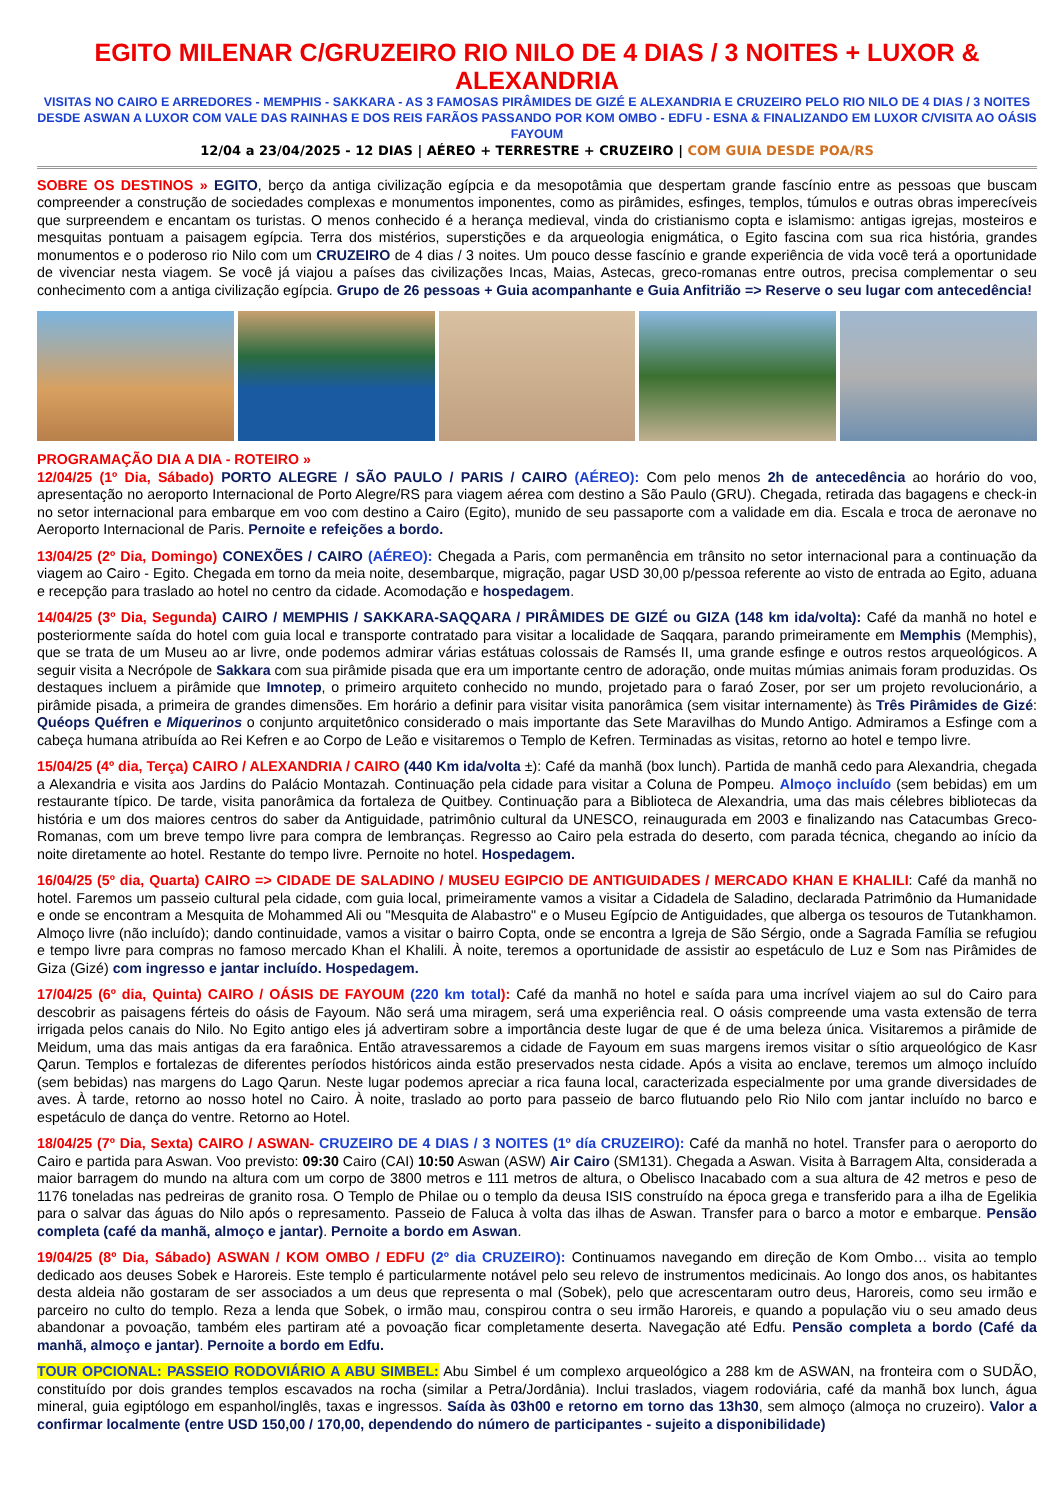EGITO MILENAR C/GRUZEIRO RIO NILO DE 4 DIAS / 3 NOITES + LUXOR & ALEXANDRIA
VISITAS NO CAIRO E ARREDORES - MEMPHIS - SAKKARA - AS 3 FAMOSAS PIRÂMIDES DE GIZÉ E ALEXANDRIA E CRUZEIRO PELO RIO NILO DE 4 DIAS / 3 NOITES DESDE ASWAN A LUXOR COM VALE DAS RAINHAS E DOS REIS FARÃOS PASSANDO POR KOM OMBO - EDFU - ESNA & FINALIZANDO EM LUXOR C/VISITA AO OÁSIS FAYOUM
12/04 a 23/04/2025 - 12 DIAS | AÉREO + TERRESTRE + CRUZEIRO | COM GUIA DESDE POA/RS
SOBRE OS DESTINOS » EGITO, berço da antiga civilização egípcia e da mesopotâmia que despertam grande fascínio entre as pessoas que buscam compreender a construção de sociedades complexas e monumentos imponentes, como as pirâmides, esfinges, templos, túmulos e outras obras imperecíveis que surpreendem e encantam os turistas. O menos conhecido é a herança medieval, vinda do cristianismo copta e islamismo: antigas igrejas, mosteiros e mesquitas pontuam a paisagem egípcia. Terra dos mistérios, superstições e da arqueologia enigmática, o Egito fascina com sua rica história, grandes monumentos e o poderoso rio Nilo com um CRUZEIRO de 4 dias / 3 noites. Um pouco desse fascínio e grande experiência de vida você terá a oportunidade de vivenciar nesta viagem. Se você já viajou a países das civilizações Incas, Maias, Astecas, greco-romanas entre outros, precisa complementar o seu conhecimento com a antiga civilização egípcia. Grupo de 26 pessoas + Guia acompanhante e Guia Anfitrião => Reserve o seu lugar com antecedência!
PROGRAMAÇÃO DIA A DIA - ROTEIRO »
12/04/25 (1º Dia, Sábado) PORTO ALEGRE / SÃO PAULO / PARIS / CAIRO (AÉREO): Com pelo menos 2h de antecedência ao horário do voo, apresentação no aeroporto Internacional de Porto Alegre/RS para viagem aérea com destino a São Paulo (GRU). Chegada, retirada das bagagens e check-in no setor internacional para embarque em voo com destino a Cairo (Egito), munido de seu passaporte com a validade em dia. Escala e troca de aeronave no Aeroporto Internacional de Paris. Pernoite e refeições a bordo.
13/04/25 (2º Dia, Domingo) CONEXÕES / CAIRO (AÉREO): Chegada a Paris, com permanência em trânsito no setor internacional para a continuação da viagem ao Cairo - Egito. Chegada em torno da meia noite, desembarque, migração, pagar USD 30,00 p/pessoa referente ao visto de entrada ao Egito, aduana e recepção para traslado ao hotel no centro da cidade. Acomodação e hospedagem.
14/04/25 (3º Dia, Segunda) CAIRO / MEMPHIS / SAKKARA-SAQQARA / PIRÂMIDES DE GIZÉ ou GIZA (148 km ida/volta): Café da manhã no hotel e posteriormente saída do hotel com guia local e transporte contratado para visitar a localidade de Saqqara, parando primeiramente em Memphis (Memphis), que se trata de um Museu ao ar livre, onde podemos admirar várias estátuas colossais de Ramsés II, uma grande esfinge e outros restos arqueológicos. A seguir visita a Necrópole de Sakkara com sua pirâmide pisada que era um importante centro de adoração, onde muitas múmias animais foram produzidas. Os destaques incluem a pirâmide que Imnotep, o primeiro arquiteto conhecido no mundo, projetado para o faraó Zoser, por ser um projeto revolucionário, a pirâmide pisada, a primeira de grandes dimensões. Em horário a definir para visitar visita panorâmica (sem visitar internamente) às Três Pirâmides de Gizé: Quéops Quéfren e Miquerinos o conjunto arquitetônico considerado o mais importante das Sete Maravilhas do Mundo Antigo. Admiramos a Esfinge com a cabeça humana atribuída ao Rei Kefren e ao Corpo de Leão e visitaremos o Templo de Kefren. Terminadas as visitas, retorno ao hotel e tempo livre.
15/04/25 (4º dia, Terça) CAIRO / ALEXANDRIA / CAIRO (440 Km ida/volta ±): Café da manhã (box lunch). Partida de manhã cedo para Alexandria, chegada a Alexandria e visita aos Jardins do Palácio Montazah. Continuação pela cidade para visitar a Coluna de Pompeu. Almoço incluído (sem bebidas) em um restaurante típico. De tarde, visita panorâmica da fortaleza de Quitbey. Continuação para a Biblioteca de Alexandria, uma das mais célebres bibliotecas da história e um dos maiores centros do saber da Antiguidade, patrimônio cultural da UNESCO, reinaugurada em 2003 e finalizando nas Catacumbas Greco-Romanas, com um breve tempo livre para compra de lembranças. Regresso ao Cairo pela estrada do deserto, com parada técnica, chegando ao início da noite diretamente ao hotel. Restante do tempo livre. Pernoite no hotel. Hospedagem.
16/04/25 (5º dia, Quarta) CAIRO => CIDADE DE SALADINO / MUSEU EGIPCIO DE ANTIGUIDADES / MERCADO KHAN E KHALILI: Café da manhã no hotel. Faremos um passeio cultural pela cidade, com guia local, primeiramente vamos a visitar a Cidadela de Saladino, declarada Patrimônio da Humanidade e onde se encontram a Mesquita de Mohammed Ali ou "Mesquita de Alabastro" e o Museu Egípcio de Antiguidades, que alberga os tesouros de Tutankhamon. Almoço livre (não incluído); dando continuidade, vamos a visitar o bairro Copta, onde se encontra a Igreja de São Sérgio, onde a Sagrada Família se refugiou e tempo livre para compras no famoso mercado Khan el Khalili. À noite, teremos a oportunidade de assistir ao espetáculo de Luz e Som nas Pirâmides de Giza (Gizé) com ingresso e jantar incluído. Hospedagem.
17/04/25 (6º dia, Quinta) CAIRO / OÁSIS DE FAYOUM (220 km total): Café da manhã no hotel e saída para uma incrível viajem ao sul do Cairo para descobrir as paisagens férteis do oásis de Fayoum. Não será uma miragem, será uma experiência real. O oásis compreende uma vasta extensão de terra irrigada pelos canais do Nilo. No Egito antigo eles já advertiram sobre a importância deste lugar de que é de uma beleza única. Visitaremos a pirâmide de Meidum, uma das mais antigas da era faraônica. Então atravessaremos a cidade de Fayoum em suas margens iremos visitar o sítio arqueológico de Kasr Qarun. Templos e fortalezas de diferentes períodos históricos ainda estão preservados nesta cidade. Após a visita ao enclave, teremos um almoço incluído (sem bebidas) nas margens do Lago Qarun. Neste lugar podemos apreciar a rica fauna local, caracterizada especialmente por uma grande diversidades de aves. À tarde, retorno ao nosso hotel no Cairo. À noite, traslado ao porto para passeio de barco flutuando pelo Rio Nilo com jantar incluído no barco e espetáculo de dança do ventre. Retorno ao Hotel.
18/04/25 (7º Dia, Sexta) CAIRO / ASWAN- CRUZEIRO DE 4 DIAS / 3 NOITES (1º día CRUZEIRO): Café da manhã no hotel. Transfer para o aeroporto do Cairo e partida para Aswan. Voo previsto: 09:30 Cairo (CAI) 10:50 Aswan (ASW) Air Cairo (SM131). Chegada a Aswan. Visita à Barragem Alta, considerada a maior barragem do mundo na altura com um corpo de 3800 metros e 111 metros de altura, o Obelisco Inacabado com a sua altura de 42 metros e peso de 1176 toneladas nas pedreiras de granito rosa. O Templo de Philae ou o templo da deusa ISIS construído na época grega e transferido para a ilha de Egelikia para o salvar das águas do Nilo após o represamento. Passeio de Faluca à volta das ilhas de Aswan. Transfer para o barco a motor e embarque. Pensão completa (café da manhã, almoço e jantar). Pernoite a bordo em Aswan.
19/04/25 (8º Dia, Sábado) ASWAN / KOM OMBO / EDFU (2º dia CRUZEIRO): Continuamos navegando em direção de Kom Ombo… visita ao templo dedicado aos deuses Sobek e Haroreis. Este templo é particularmente notável pelo seu relevo de instrumentos medicinais. Ao longo dos anos, os habitantes desta aldeia não gostaram de ser associados a um deus que representa o mal (Sobek), pelo que acrescentaram outro deus, Haroreis, como seu irmão e parceiro no culto do templo. Reza a lenda que Sobek, o irmão mau, conspirou contra o seu irmão Haroreis, e quando a população viu o seu amado deus abandonar a povoação, também eles partiram até a povoação ficar completamente deserta. Navegação até Edfu. Pensão completa a bordo (Café da manhã, almoço e jantar). Pernoite a bordo em Edfu.
TOUR OPCIONAL: PASSEIO RODOVIÁRIO A ABU SIMBEL: Abu Simbel é um complexo arqueológico a 288 km de ASWAN, na fronteira com o SUDÃO, constituído por dois grandes templos escavados na rocha (similar a Petra/Jordânia). Inclui traslados, viagem rodoviária, café da manhã box lunch, água mineral, guia egiptólogo em espanhol/inglês, taxas e ingressos. Saída às 03h00 e retorno em torno das 13h30, sem almoço (almoça no cruzeiro). Valor a confirmar localmente (entre USD 150,00 / 170,00, dependendo do número de participantes - sujeito a disponibilidade)